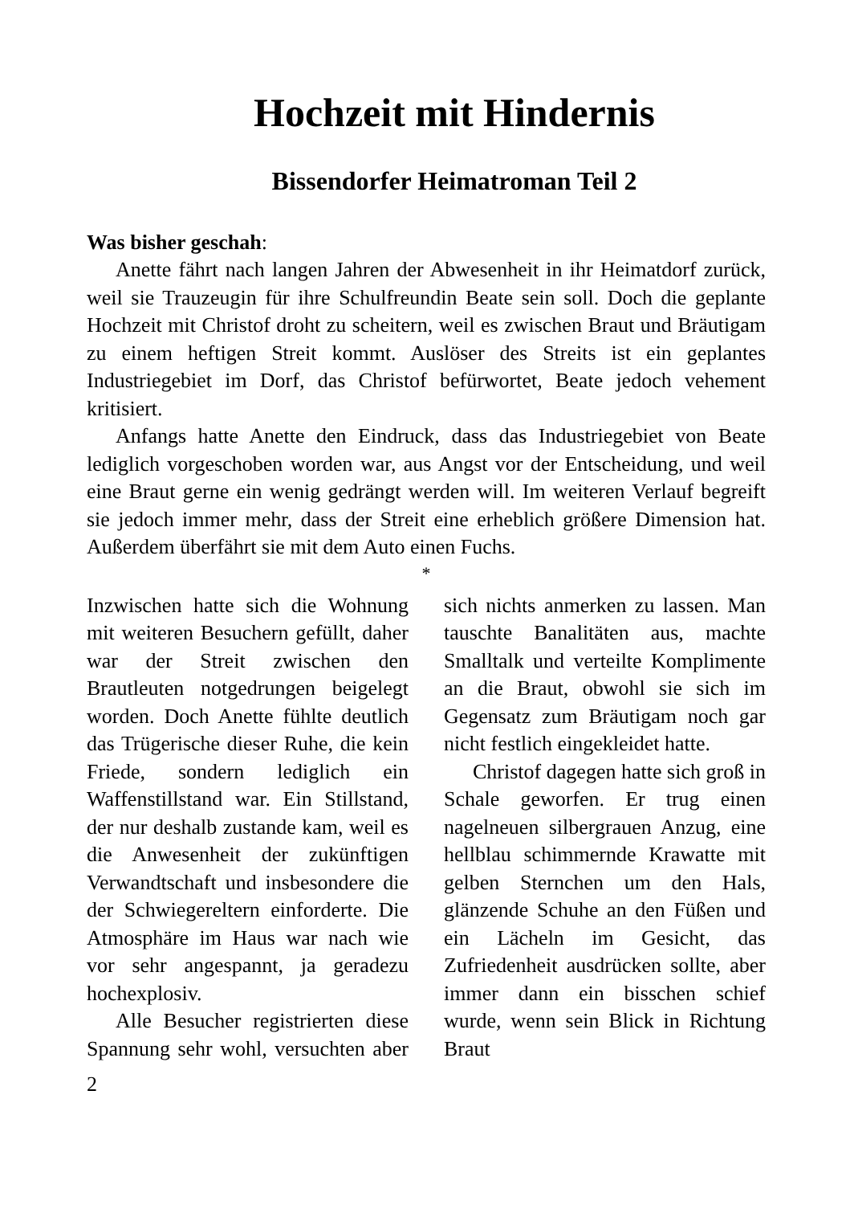Hochzeit mit Hindernis
Bissendorfer Heimatroman Teil 2
Was bisher geschah:
Anette fährt nach langen Jahren der Abwesenheit in ihr Heimatdorf zurück, weil sie Trauzeugin für ihre Schulfreundin Beate sein soll. Doch die geplante Hochzeit mit Christof droht zu scheitern, weil es zwischen Braut und Bräutigam zu einem heftigen Streit kommt. Auslöser des Streits ist ein geplantes Industriegebiet im Dorf, das Christof befürwortet, Beate jedoch vehement kritisiert.
Anfangs hatte Anette den Eindruck, dass das Industriegebiet von Beate lediglich vorgeschoben worden war, aus Angst vor der Entscheidung, und weil eine Braut gerne ein wenig gedrängt werden will. Im weiteren Verlauf begreift sie jedoch immer mehr, dass der Streit eine erheblich größere Dimension hat. Außerdem überfährt sie mit dem Auto einen Fuchs.
*
Inzwischen hatte sich die Wohnung mit weiteren Besuchern gefüllt, daher war der Streit zwischen den Brautleuten notgedrungen beigelegt worden. Doch Anette fühlte deutlich das Trügerische dieser Ruhe, die kein Friede, sondern lediglich ein Waffenstillstand war. Ein Stillstand, der nur deshalb zustande kam, weil es die Anwesenheit der zukünftigen Verwandtschaft und insbesondere die der Schwiegereltern einforderte. Die Atmosphäre im Haus war nach wie vor sehr angespannt, ja geradezu hochexplosiv.
Alle Besucher registrierten diese Spannung sehr wohl, versuchten aber sich nichts anmerken zu lassen. Man tauschte Banalitäten aus, machte Smalltalk und verteilte Komplimente an die Braut, obwohl sie sich im Gegensatz zum Bräutigam noch gar nicht festlich eingekleidet hatte.
Christof dagegen hatte sich groß in Schale geworfen. Er trug einen nagelneuen silbergrauen Anzug, eine hellblau schimmernde Krawatte mit gelben Sternchen um den Hals, glänzende Schuhe an den Füßen und ein Lächeln im Gesicht, das Zufriedenheit ausdrücken sollte, aber immer dann ein bisschen schief wurde, wenn sein Blick in Richtung Braut
2